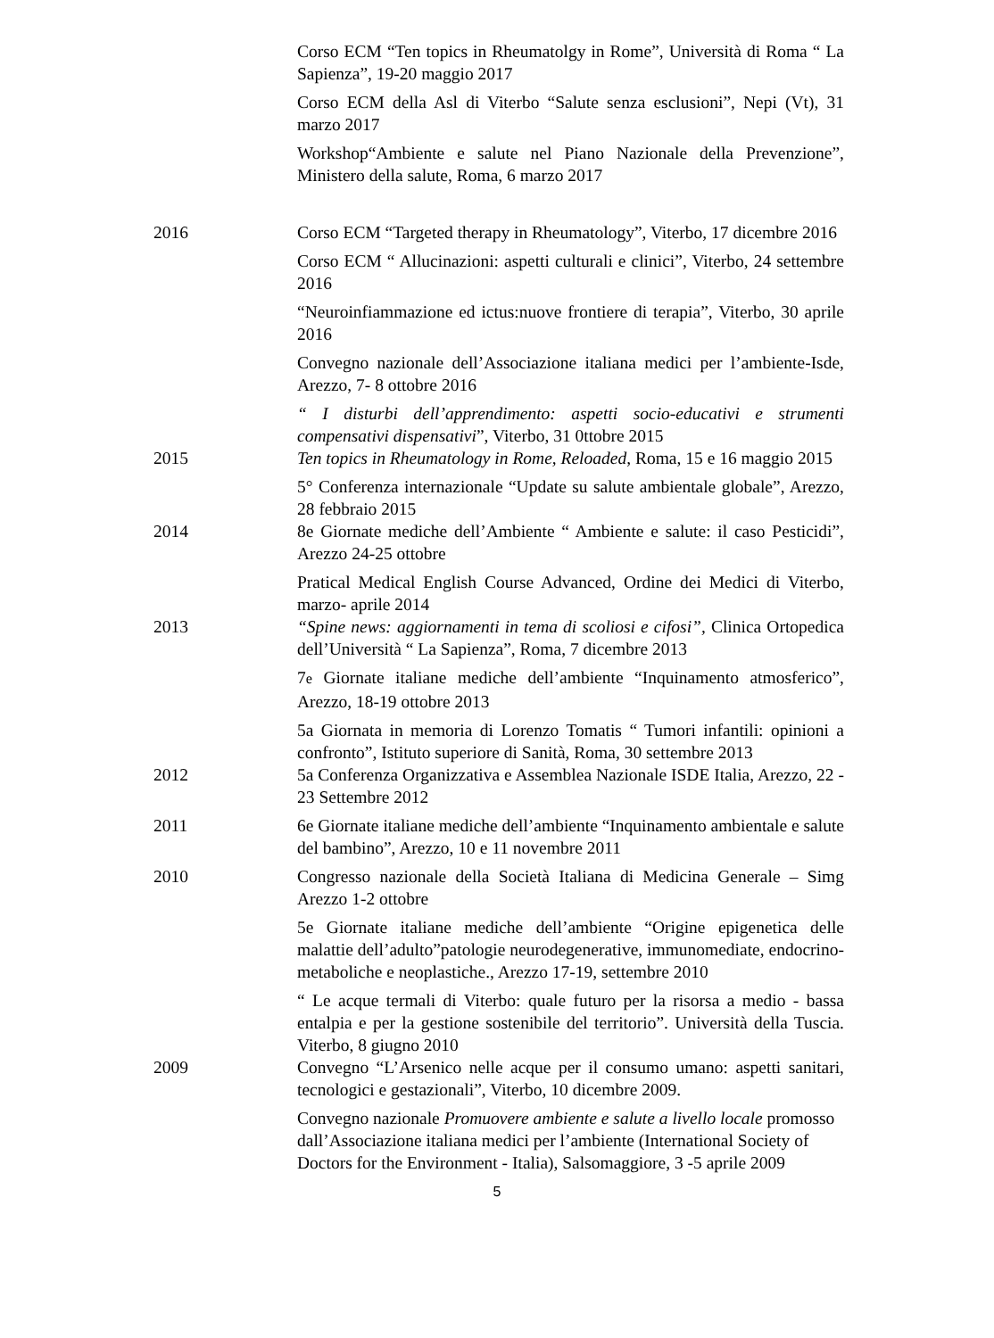Corso ECM “Ten topics in Rheumatolgy in Rome”, Università di Roma “ La Sapienza”, 19-20 maggio 2017
Corso ECM della Asl di Viterbo “Salute senza esclusioni”, Nepi (Vt), 31 marzo 2017
Workshop“Ambiente e salute nel Piano Nazionale della Prevenzione”, Ministero della salute, Roma, 6 marzo 2017
2016 Corso ECM “Targeted therapy in Rheumatology”, Viterbo, 17 dicembre 2016
Corso ECM “ Allucinazioni: aspetti culturali e clinici”, Viterbo, 24 settembre 2016
“Neuroinfiammazione ed ictus:nuove frontiere di terapia”, Viterbo, 30 aprile 2016
Convegno nazionale dell’Associazione italiana medici per l’ambiente-Isde, Arezzo, 7- 8 ottobre 2016
“ I disturbi dell’apprendimento: aspetti socio-educativi e strumenti compensativi dispensativi”, Viterbo, 31 0ttobre 2015
2015 Ten topics in Rheumatology in Rome, Reloaded, Roma, 15 e 16 maggio 2015
5° Conferenza internazionale “Update su salute ambientale globale”, Arezzo, 28 febbraio 2015
2014 8e Giornate mediche dell’Ambiente “ Ambiente e salute: il caso Pesticidi”, Arezzo 24-25 ottobre
Pratical Medical English Course Advanced, Ordine dei Medici di Viterbo, marzo- aprile 2014
2013 “Spine news: aggiornamenti in tema di scoliosi e cifosi”, Clinica Ortopedica dell’Università “ La Sapienza”, Roma, 7 dicembre 2013
7e Giornate italiane mediche dell’ambiente “Inquinamento atmosferico”, Arezzo, 18-19 ottobre 2013
5a Giornata in memoria di Lorenzo Tomatis “ Tumori infantili: opinioni a confronto”, Istituto superiore di Sanità, Roma, 30 settembre 2013
2012 5a Conferenza Organizzativa e Assemblea Nazionale ISDE Italia, Arezzo, 22 - 23 Settembre 2012
2011 6e Giornate italiane mediche dell’ambiente “Inquinamento ambientale e salute del bambino”, Arezzo, 10 e 11 novembre 2011
2010 Congresso nazionale della Società Italiana di Medicina Generale – Simg Arezzo 1-2 ottobre
5e Giornate italiane mediche dell’ambiente “Origine epigenetica delle malattie dell’adulto”patologie neurodegenerative, immunomediate, endocrino-metaboliche e neoplastiche., Arezzo 17-19, settembre 2010
“ Le acque termali di Viterbo: quale futuro per la risorsa a medio - bassa entalpia e per la gestione sostenibile del territorio”. Università della Tuscia. Viterbo, 8 giugno 2010
2009 Convegno “L’Arsenico nelle acque per il consumo umano: aspetti sanitari, tecnologici e gestazionali”, Viterbo, 10 dicembre 2009.
Convegno nazionale Promuovere ambiente e salute a livello locale promosso dall’Associazione italiana medici per l’ambiente (International Society of Doctors for the Environment - Italia), Salsomaggiore, 3 -5 aprile 2009
5